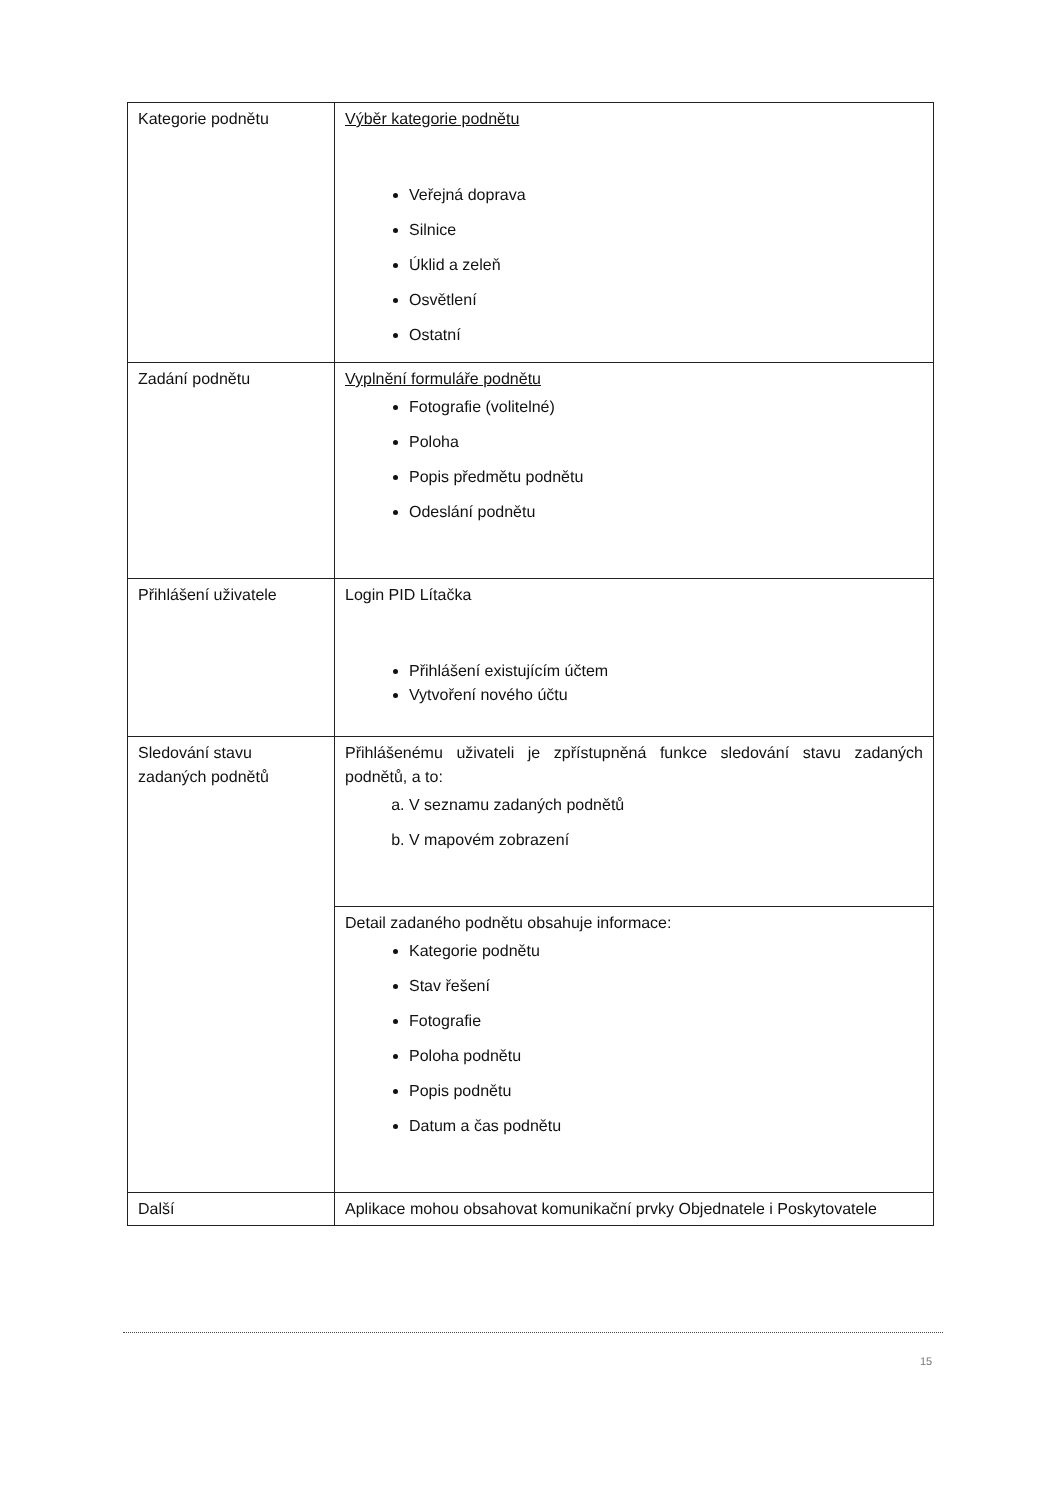| Kategorie podnětu | Výběr kategorie podnětu Veřejná doprava Silnice Úklid a zeleň Osvětlení Ostatní |
| Zadání podnětu | Vyplnění formuláře podnětu Fotografie (volitelné) Poloha Popis předmětu podnětu Odeslání podnětu |
| Přihlášení uživatele | Login PID Lítačka Přihlášení existujícím účtem Vytvoření nového účtu |
| Sledování stavu zadaných podnětů | Přihlášenému uživateli je zpřístupněná funkce sledování stavu zadaných podnětů, a to: a. V seznamu zadaných podnětů b. V mapovém zobrazení |
| | Detail zadaného podnětu obsahuje informace: Kategorie podnětu Stav řešení Fotografie Poloha podnětu Popis podnětu Datum a čas podnětu |
| Další | Aplikace mohou obsahovat komunikační prvky Objednatele i Poskytovatele |
15